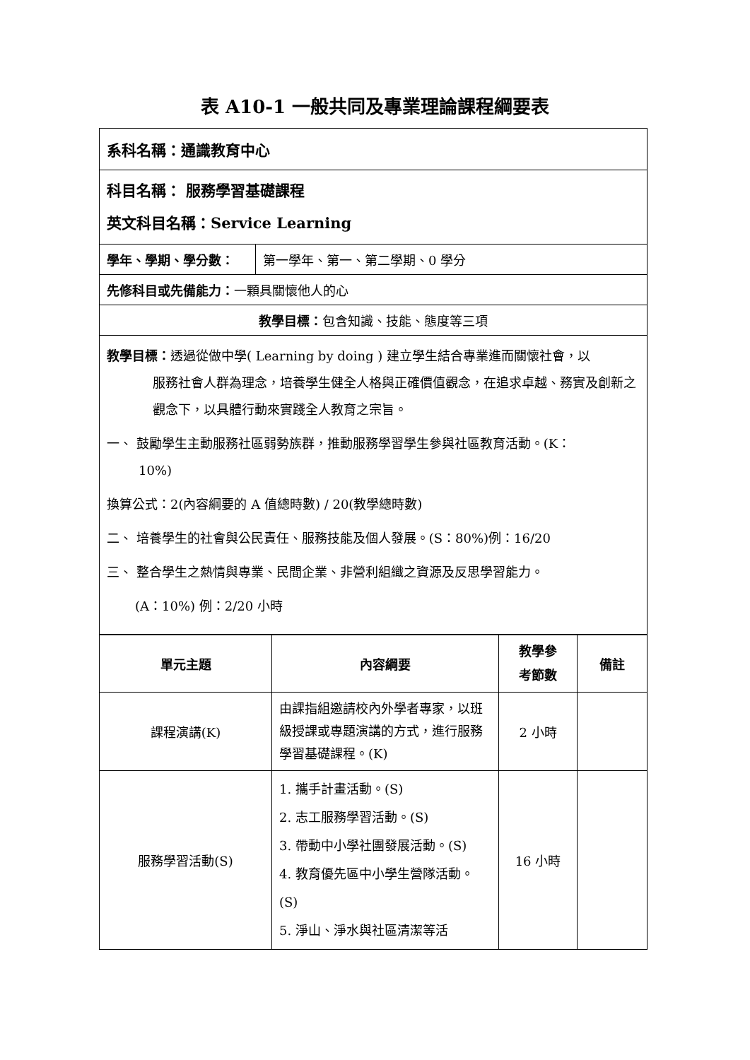表 A10-1 一般共同及專業理論課程綱要表
| 系科名稱：通識教育中心 |
| 科目名稱： 服務學習基礎課程 英文科目名稱：Service Learning |
| / 學年、學期、學分數： / 第一學年、第一、第二學期、0 學分 / |
| 先修科目或先備能力： 一顆具關懷他人的心 |
| 教學目標： 包含知識、技能、態度等三項 |
| 教學目標： 透過從做中學( Learning by doing ) 建立學生結合專業進而關懷社會，以 服務社會人群為理念，培養學生健全人格與正確價值觀念，在追求卓越、務實及創新之觀念下，以具體行動來實踐全人教育之宗旨。 一、 鼓勵學生主動服務社區弱勢族群，推動服務學習學生參與社區教育活動。(K： 10%) 換算公式：2(內容綱要的 A 值總時數) / 20(教學總時數) 二、 培養學生的社會與公民責任、服務技能及個人發展。(S：80%)例：16/20 三、 整合學生之熱情與專業、民間企業、非營利組織之資源及反思學習能力。 (A：10%) 例：2/20 小時 |
| 單元主題 | 內容綱要 | 教學參 考節數 | 備註 |
| --- | --- | --- | --- |
| 課程演講(K) | 由課指組邀請校內外學者專家，以班級授課或專題演講的方式，進行服務學習基礎課程。(K) | 2 小時 | |
| 服務學習活動(S) | 1. 攜手計畫活動。(S) 2. 志工服務學習活動。(S) 3. 帶動中小學社團發展活動。(S) 4. 教育優先區中小學生營隊活動。(S) 5. 淨山、淨水與社區清潔等活 | 16 小時 | |